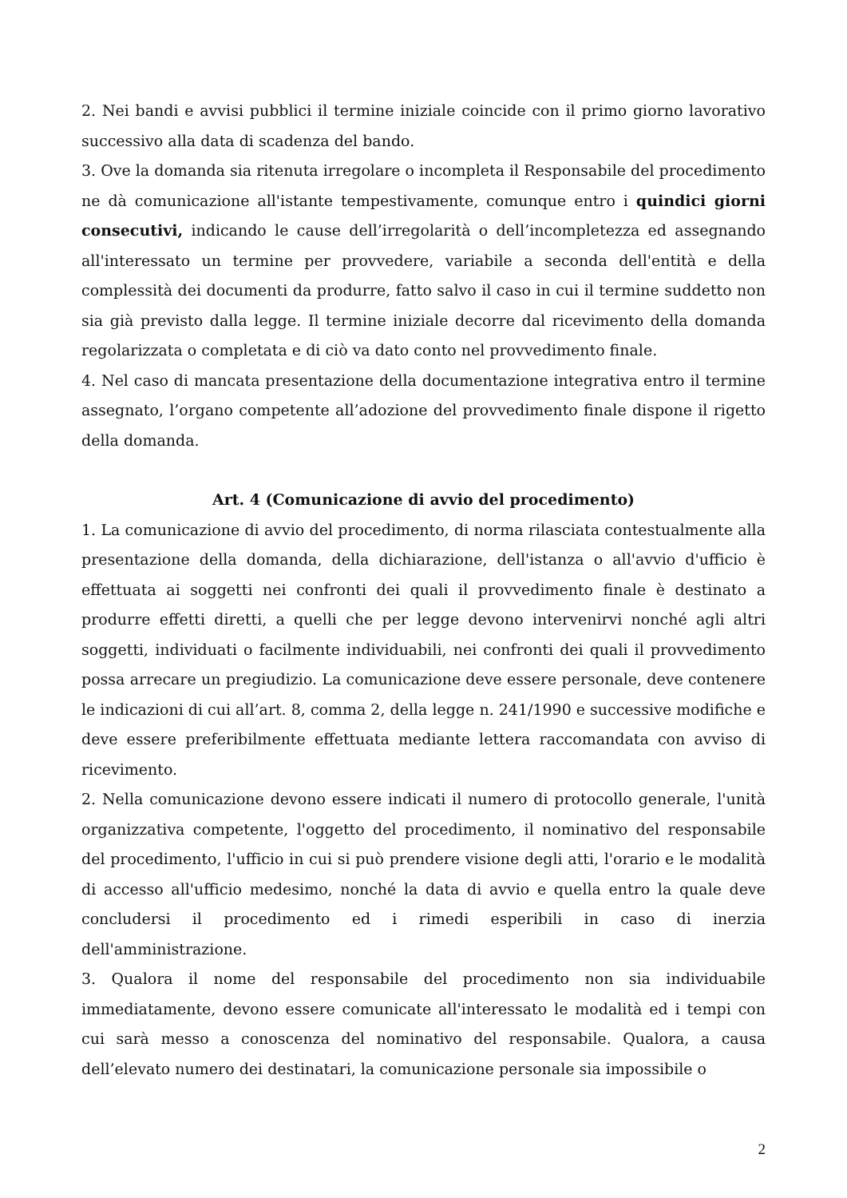2. Nei bandi e avvisi pubblici il termine iniziale coincide con il primo giorno lavorativo successivo alla data di scadenza del bando.
3. Ove la domanda sia ritenuta irregolare o incompleta il Responsabile del procedimento ne dà comunicazione all'istante tempestivamente, comunque entro i quindici giorni consecutivi, indicando le cause dell’irregolarità o dell’incompletezza ed assegnando all'interessato un termine per provvedere, variabile a seconda dell'entità e della complessità dei documenti da produrre, fatto salvo il caso in cui il termine suddetto non sia già previsto dalla legge. Il termine iniziale decorre dal ricevimento della domanda regolarizzata o completata e di ciò va dato conto nel provvedimento finale.
4. Nel caso di mancata presentazione della documentazione integrativa entro il termine assegnato, l’organo competente all’adozione del provvedimento finale dispone il rigetto della domanda.
Art. 4 (Comunicazione di avvio del procedimento)
1. La comunicazione di avvio del procedimento, di norma rilasciata contestualmente alla presentazione della domanda, della dichiarazione, dell'istanza o all'avvio d'ufficio è effettuata ai soggetti nei confronti dei quali il provvedimento finale è destinato a produrre effetti diretti, a quelli che per legge devono intervenirvi nonché agli altri soggetti, individuati o facilmente individuabili, nei confronti dei quali il provvedimento possa arrecare un pregiudizio. La comunicazione deve essere personale, deve contenere le indicazioni di cui all’art. 8, comma 2, della legge n. 241/1990 e successive modifiche e deve essere preferibilmente effettuata mediante lettera raccomandata con avviso di ricevimento.
2. Nella comunicazione devono essere indicati il numero di protocollo generale, l'unità organizzativa competente, l'oggetto del procedimento, il nominativo del responsabile del procedimento, l'ufficio in cui si può prendere visione degli atti, l'orario e le modalità di accesso all'ufficio medesimo, nonché la data di avvio e quella entro la quale deve concludersi il procedimento ed i rimedi esperibili in caso di inerzia dell'amministrazione.
3. Qualora il nome del responsabile del procedimento non sia individuabile immediatamente, devono essere comunicate all'interessato le modalità ed i tempi con cui sarà messo a conoscenza del nominativo del responsabile. Qualora, a causa dell’elevato numero dei destinatari, la comunicazione personale sia impossibile o
2